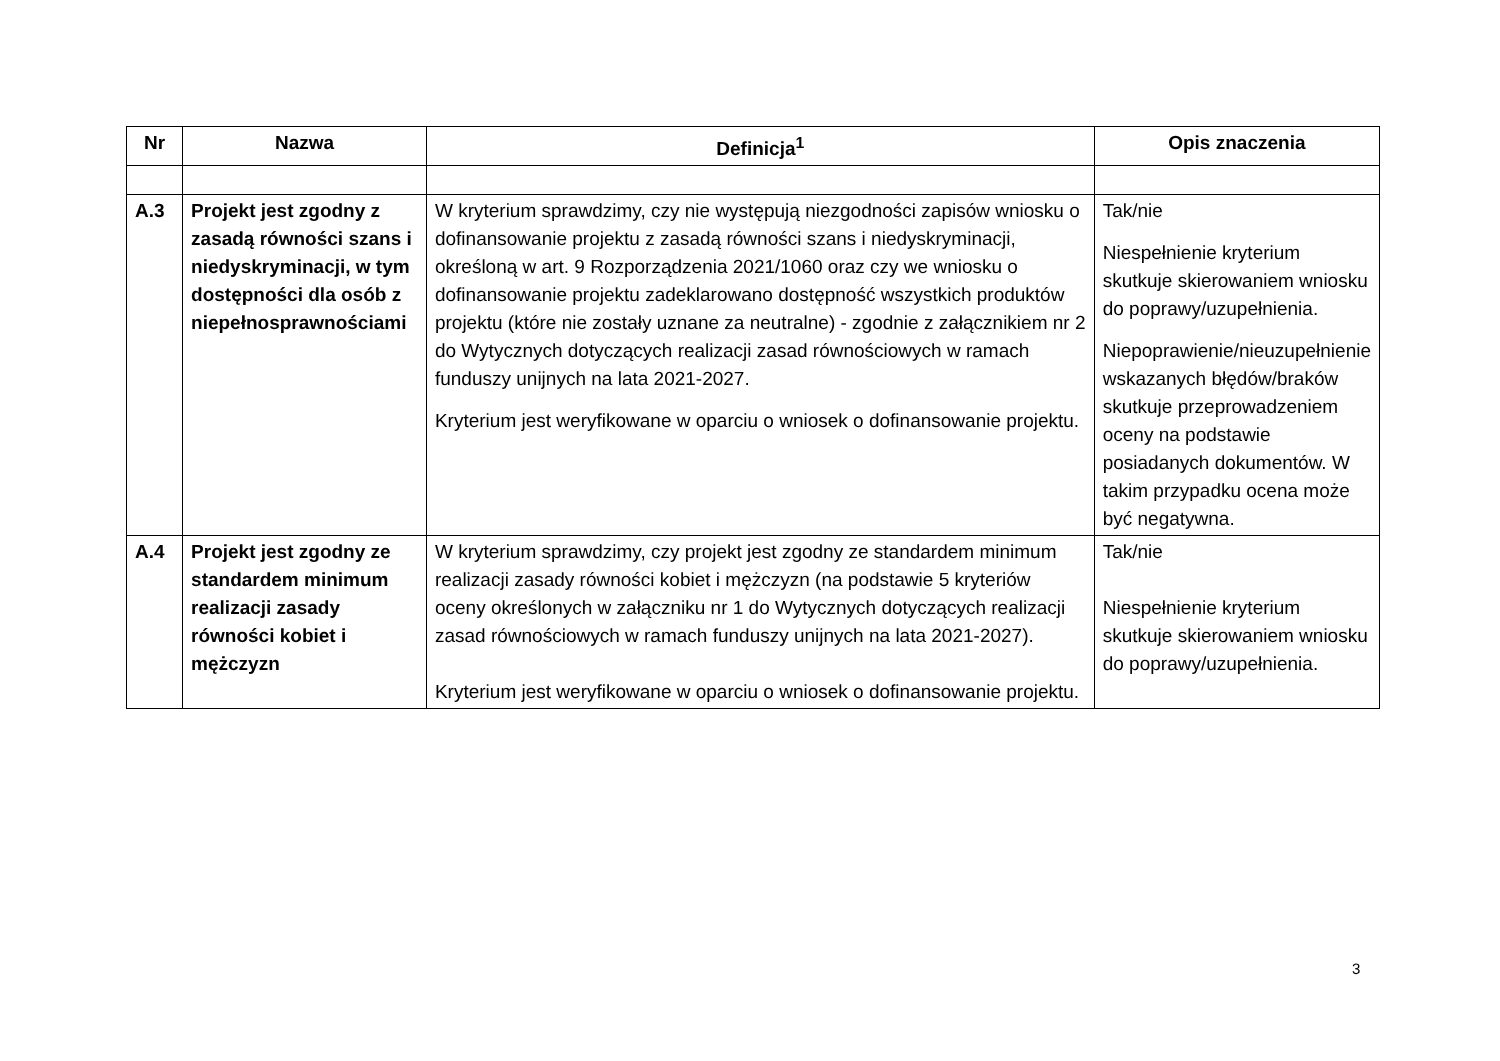| Nr | Nazwa | Definicja<sup>1</sup> | Opis znaczenia |
| --- | --- | --- | --- |
| A.3 | Projekt jest zgodny z zasadą równości szans i niedyskryminacji, w tym dostępności dla osób z niepełnosprawnościami | W kryterium sprawdzimy, czy nie występują niezgodności zapisów wniosku o dofinansowanie projektu z zasadą równości szans i niedyskryminacji, określoną w art. 9 Rozporządzenia 2021/1060 oraz czy we wniosku o dofinansowanie projektu zadeklarowano dostępność wszystkich produktów projektu (które nie zostały uznane za neutralne) - zgodnie z załącznikiem nr 2 do Wytycznych dotyczących realizacji zasad równościowych w ramach funduszy unijnych na lata 2021-2027. Kryterium jest weryfikowane w oparciu o wniosek o dofinansowanie projektu. | Tak/nie Niespełnienie kryterium skutkuje skierowaniem wniosku do poprawy/uzupełnienia. Niepoprawienie/nieuzupełnienie wskazanych błędów/braków skutkuje przeprowadzeniem oceny na podstawie posiadanych dokumentów. W takim przypadku ocena może być negatywna. |
| A.4 | Projekt jest zgodny ze standardem minimum realizacji zasady równości kobiet i mężczyzn | W kryterium sprawdzimy, czy projekt jest zgodny ze standardem minimum realizacji zasady równości kobiet i mężczyzn (na podstawie 5 kryteriów oceny określonych w załączniku nr 1 do Wytycznych dotyczących realizacji zasad równościowych w ramach funduszy unijnych na lata 2021-2027). Kryterium jest weryfikowane w oparciu o wniosek o dofinansowanie projektu. | Tak/nie Niespełnienie kryterium skutkuje skierowaniem wniosku do poprawy/uzupełnienia. |
3